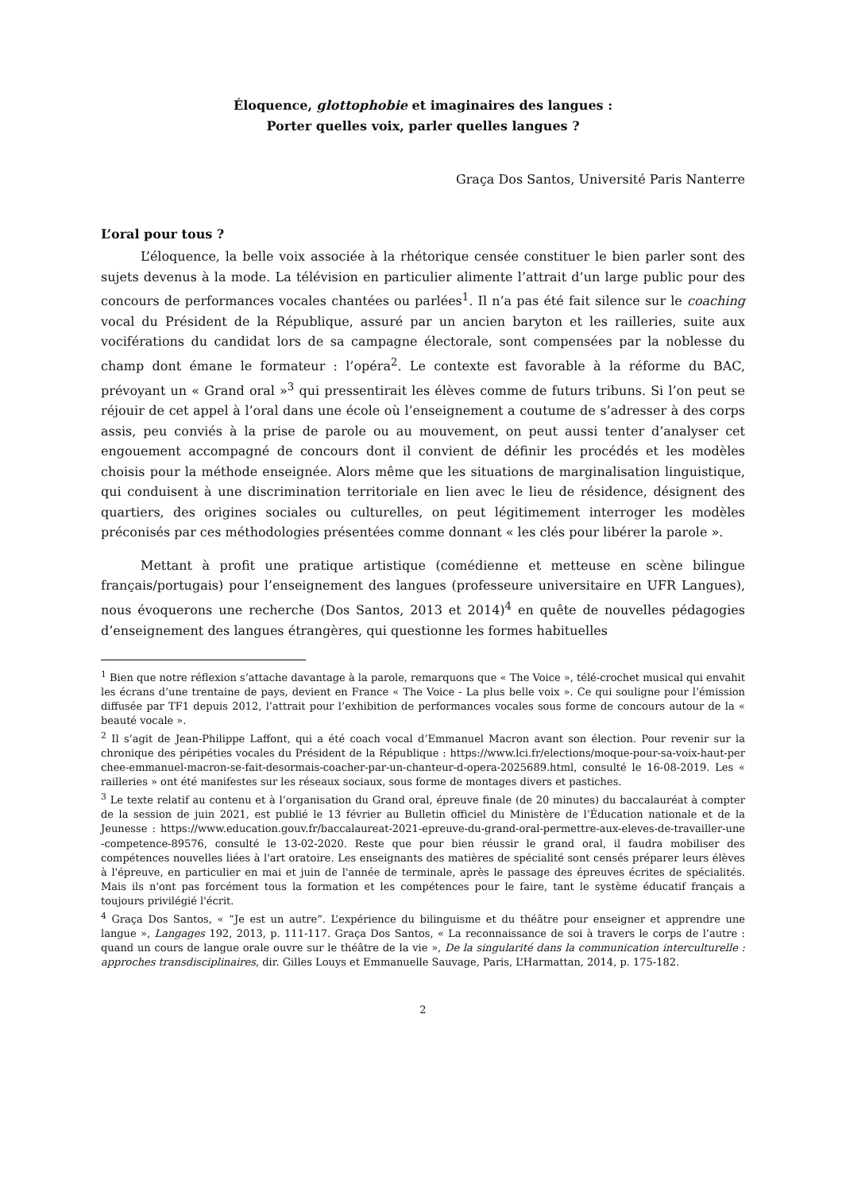Éloquence, glottophobie et imaginaires des langues :
Porter quelles voix, parler quelles langues ?
Graça Dos Santos, Université Paris Nanterre
L’oral pour tous ?
L’éloquence, la belle voix associée à la rhétorique censée constituer le bien parler sont des sujets devenus à la mode. La télévision en particulier alimente l’attrait d’un large public pour des concours de performances vocales chantées ou parlées<sup>1</sup>. Il n’a pas été fait silence sur le coaching vocal du Président de la République, assuré par un ancien baryton et les railleries, suite aux vociférations du candidat lors de sa campagne électorale, sont compensées par la noblesse du champ dont émane le formateur : l’opéra<sup>2</sup>. Le contexte est favorable à la réforme du BAC, prévoyant un « Grand oral »<sup>3</sup> qui pressentirait les élèves comme de futurs tribuns. Si l’on peut se réjouir de cet appel à l’oral dans une école où l’enseignement a coutume de s’adresser à des corps assis, peu conviés à la prise de parole ou au mouvement, on peut aussi tenter d’analyser cet engouement accompagné de concours dont il convient de définir les procédés et les modèles choisis pour la méthode enseignée. Alors même que les situations de marginalisation linguistique, qui conduisent à une discrimination territoriale en lien avec le lieu de résidence, désignent des quartiers, des origines sociales ou culturelles, on peut légitimement interroger les modèles préconisés par ces méthodologies présentées comme donnant « les clés pour libérer la parole ».
Mettant à profit une pratique artistique (comédienne et metteuse en scène bilingue français/portugais) pour l’enseignement des langues (professeure universitaire en UFR Langues), nous évoquerons une recherche (Dos Santos, 2013 et 2014)<sup>4</sup> en quête de nouvelles pédagogies d’enseignement des langues étrangères, qui questionne les formes habituelles
<sup>1</sup> Bien que notre réflexion s’attache davantage à la parole, remarquons que « The Voice », télé-crochet musical qui envahit les écrans d’une trentaine de pays, devient en France « The Voice - La plus belle voix ». Ce qui souligne pour l’émission diffusée par TF1 depuis 2012, l’attrait pour l’exhibition de performances vocales sous forme de concours autour de la « beauté vocale ».
<sup>2</sup> Il s’agit de Jean-Philippe Laffont, qui a été coach vocal d’Emmanuel Macron avant son élection. Pour revenir sur la chronique des péripéties vocales du Président de la République : https://www.lci.fr/elections/moque-pour-sa-voix-haut-perchee-emmanuel-macron-se-fait-desormais-coacher-par-un-chanteur-d-opera-2025689.html, consulté le 16-08-2019. Les « railleries » ont été manifestes sur les réseaux sociaux, sous forme de montages divers et pastiches.
<sup>3</sup> Le texte relatif au contenu et à l’organisation du Grand oral, épreuve finale (de 20 minutes) du baccalauréat à compter de la session de juin 2021, est publié le 13 février au Bulletin officiel du Ministère de l’Éducation nationale et de la Jeunesse : https://www.education.gouv.fr/baccalaureat-2021-epreuve-du-grand-oral-permettre-aux-eleves-de-travailler-une-competence-89576, consulté le 13-02-2020. Reste que pour bien réussir le grand oral, il faudra mobiliser des compétences nouvelles liées à l'art oratoire. Les enseignants des matières de spécialité sont censés préparer leurs élèves à l'épreuve, en particulier en mai et juin de l'année de terminale, après le passage des épreuves écrites de spécialités. Mais ils n'ont pas forcément tous la formation et les compétences pour le faire, tant le système éducatif français a toujours privilégié l'écrit.
<sup>4</sup> Graça Dos Santos, « “Je est un autre”. L’expérience du bilinguisme et du théâtre pour enseigner et apprendre une langue », Langages 192, 2013, p. 111-117. Graça Dos Santos, « La reconnaissance de soi à travers le corps de l’autre : quand un cours de langue orale ouvre sur le théâtre de la vie », De la singularité dans la communication interculturelle : approches transdisciplinaires, dir. Gilles Louys et Emmanuelle Sauvage, Paris, L’Harmattan, 2014, p. 175-182.
2